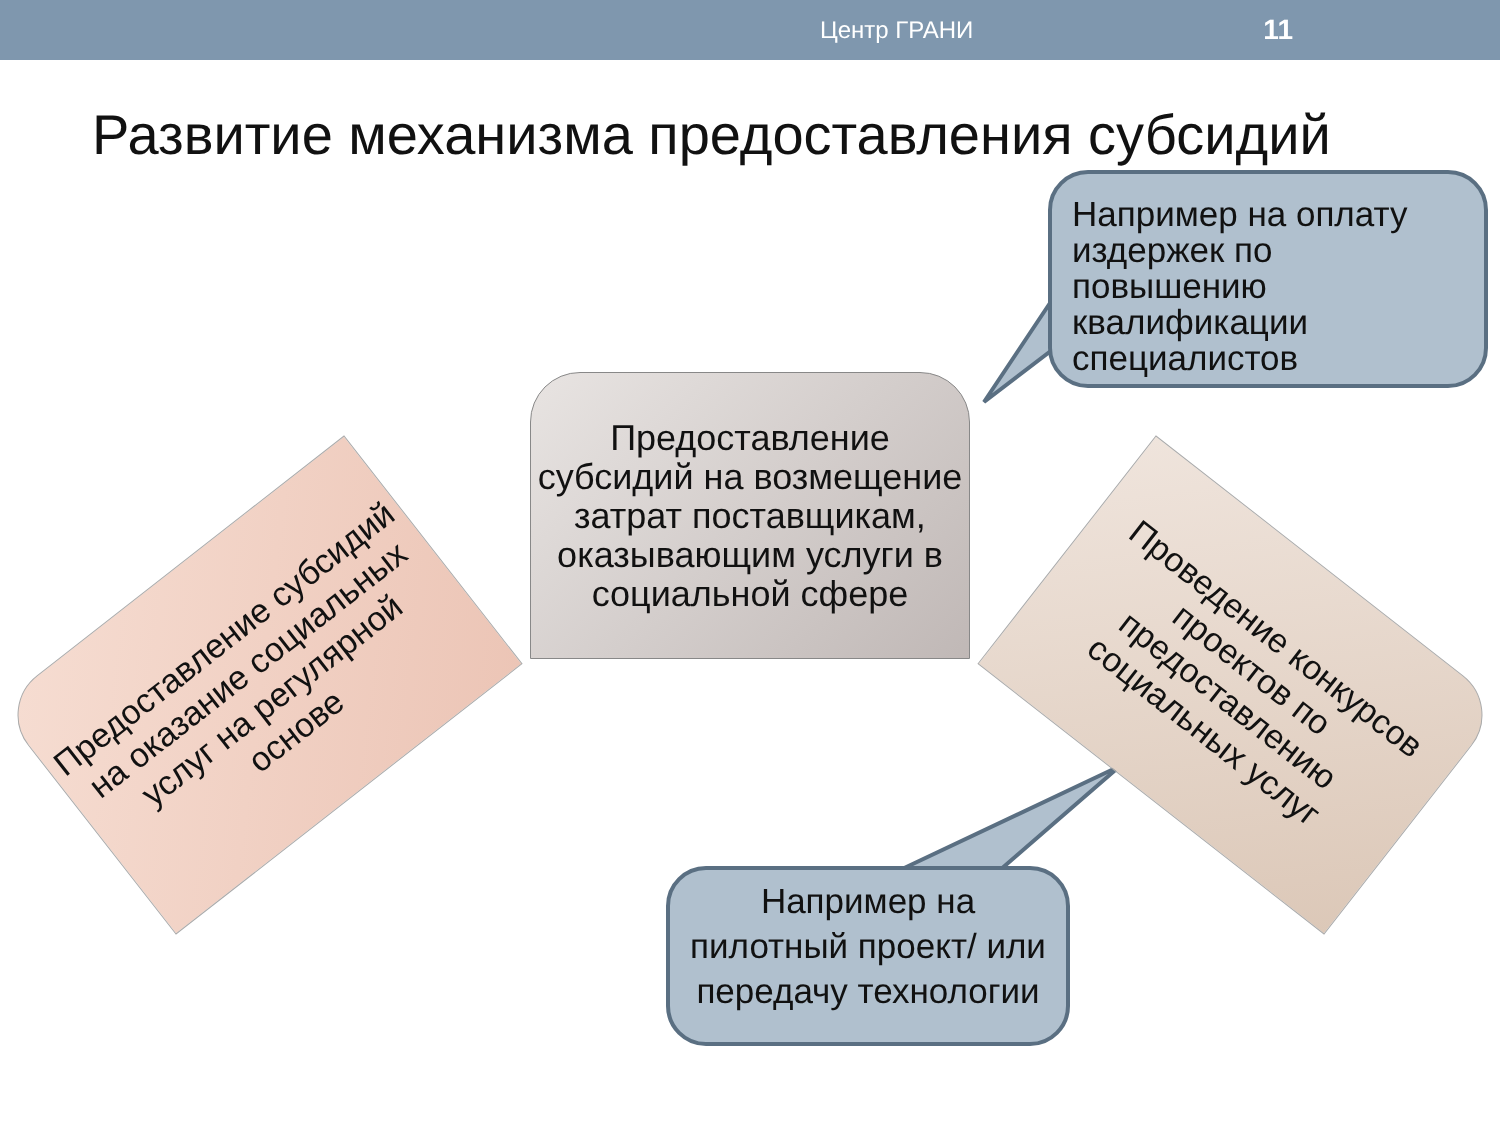Центр ГРАНИ 11
Развитие механизма предоставления субсидий
Предоставление субсидий на оказание социальных услуг на регулярной основе
Предоставление субсидий на возмещение затрат поставщикам, оказывающим услуги в социальной сфере
Проведение конкурсов проектов по предоставлению социальных услуг
Например на оплату издержек по повышению квалификации специалистов
Например на пилотный проект/ или передачу технологии